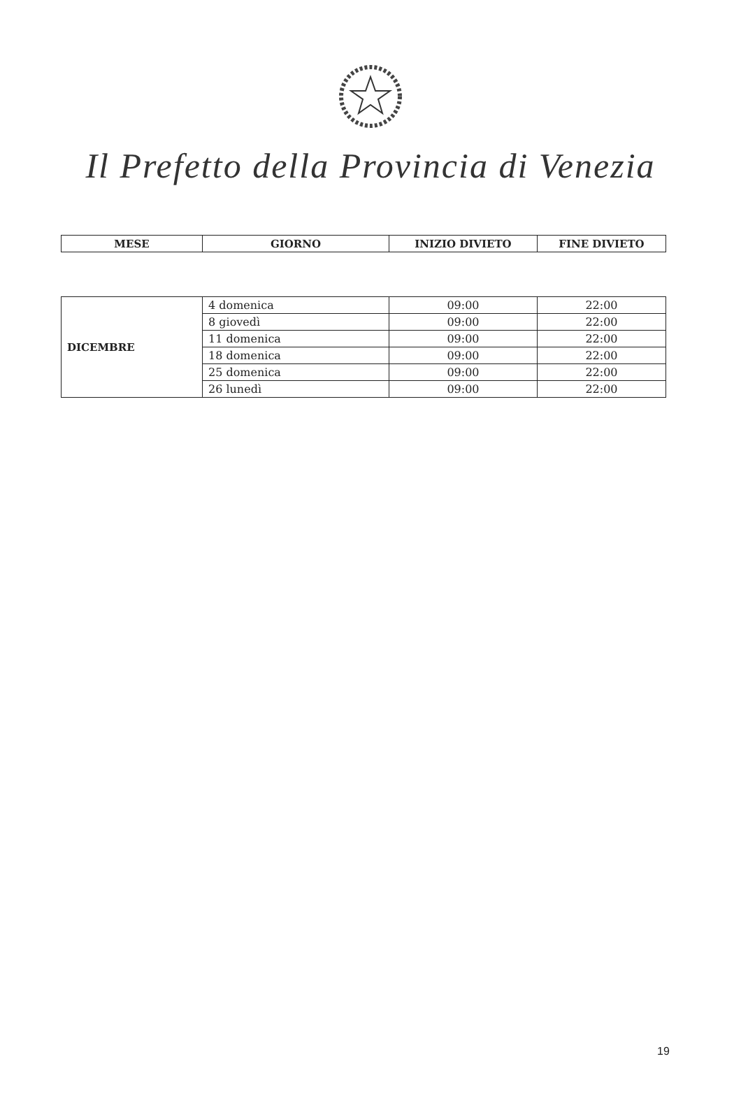Il Prefetto della Provincia di Venezia
| MESE | GIORNO | INIZIO DIVIETO | FINE DIVIETO |
| --- | --- | --- | --- |
| DICEMBRE | 4 domenica | 09:00 | 22:00 |
| | 8 giovedì | 09:00 | 22:00 |
| | 11 domenica | 09:00 | 22:00 |
| | 18 domenica | 09:00 | 22:00 |
| | 25 domenica | 09:00 | 22:00 |
| | 26 lunedì | 09:00 | 22:00 |
19